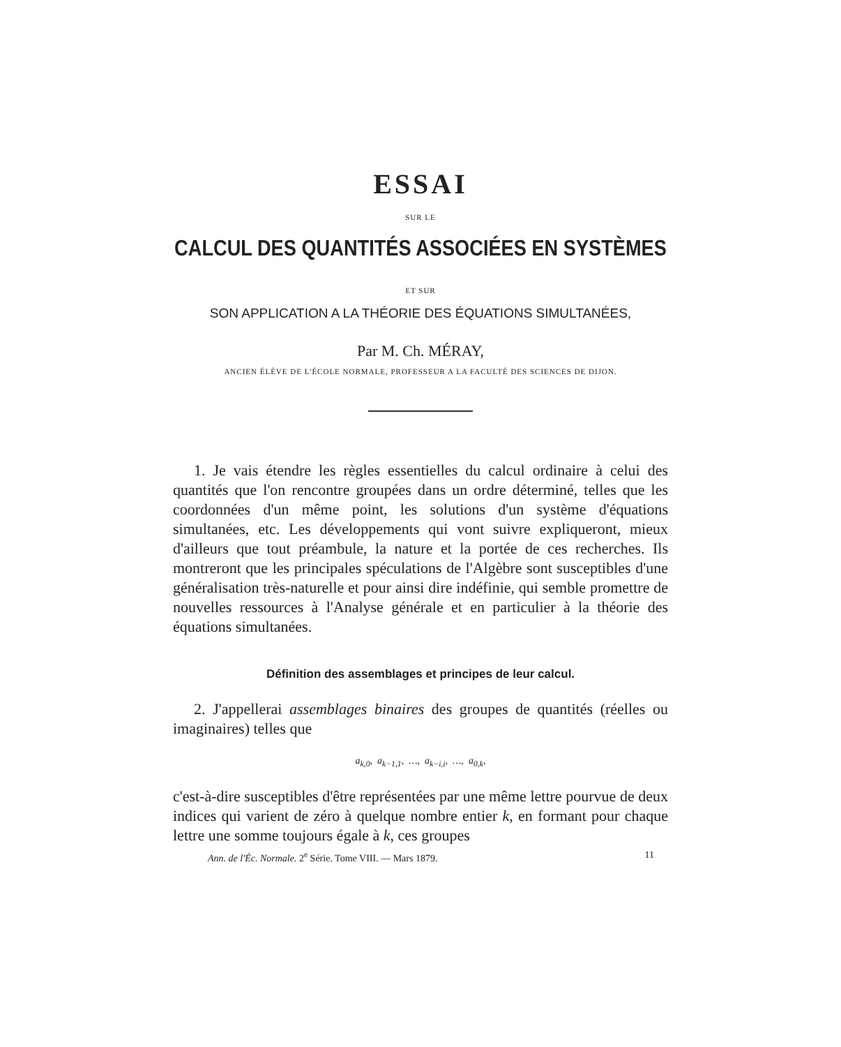ESSAI
SUR LE
CALCUL DES QUANTITÉS ASSOCIÉES EN SYSTÈMES
ET SUR
SON APPLICATION A LA THÉORIE DES ÉQUATIONS SIMULTANÉES,
Par M. Ch. MÉRAY,
ANCIEN ÉLÈVE DE L'ÉCOLE NORMALE, PROFESSEUR A LA FACULTÉ DES SCIENCES DE DIJON.
1. Je vais étendre les règles essentielles du calcul ordinaire à celui des quantités que l'on rencontre groupées dans un ordre déterminé, telles que les coordonnées d'un même point, les solutions d'un système d'équations simultanées, etc. Les développements qui vont suivre expliqueront, mieux d'ailleurs que tout préambule, la nature et la portée de ces recherches. Ils montreront que les principales spéculations de l'Algèbre sont susceptibles d'une généralisation très-naturelle et pour ainsi dire indéfinie, qui semble promettre de nouvelles ressources à l'Analyse générale et en particulier à la théorie des équations simultanées.
Définition des assemblages et principes de leur calcul.
2. J'appellerai assemblages binaires des groupes de quantités (réelles ou imaginaires) telles que
a<sub>k,0</sub>, a<sub>k−1,1</sub>, …, a<sub>k−i,i</sub>, …, a<sub>0,k</sub>,
c'est-à-dire susceptibles d'être représentées par une même lettre pourvue de deux indices qui varient de zéro à quelque nombre entier k, en formant pour chaque lettre une somme toujours égale à k, ces groupes
Ann. de l'Éc. Normale. 2<sup>e</sup> Série. Tome VIII. — Mars 1879. 11